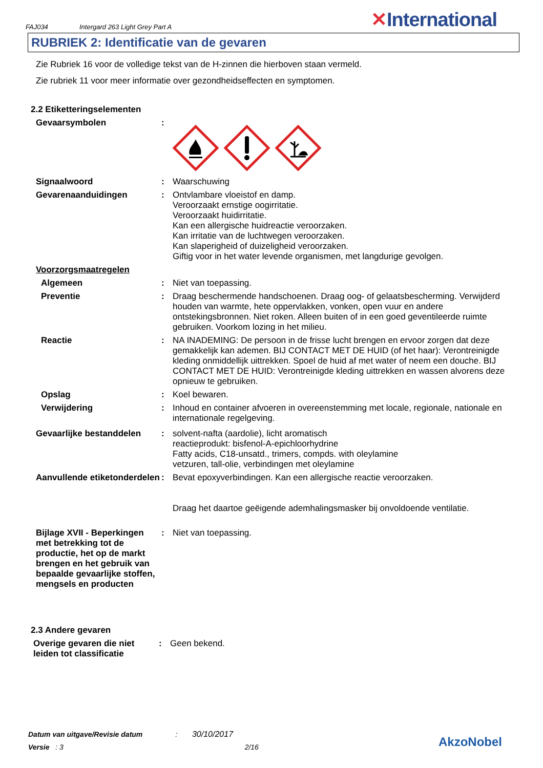FAJ034 Intergard 263 Light Grey Part A ✕International
RUBRIEK 2: Identificatie van de gevaren
Zie Rubriek 16 voor de volledige tekst van de H-zinnen die hierboven staan vermeld.
Zie rubriek 11 voor meer informatie over gezondheidseffecten en symptomen.
2.2 Etiketteringselementen
Gevaarsymbolen :
Signaalwoord : Waarschuwing
Gevarenaanduidingen : Ontvlambare vloeistof en damp.
Veroorzaakt ernstige oogirritatie.
Veroorzaakt huidirritatie.
Kan een allergische huidreactie veroorzaken.
Kan irritatie van de luchtwegen veroorzaken.
Kan slaperigheid of duizeligheid veroorzaken.
Giftig voor in het water levende organismen, met langdurige gevolgen.
Voorzorgsmaatregelen
Algemeen : Niet van toepassing.
Preventie : Draag beschermende handschoenen. Draag oog- of gelaatsbescherming. Verwijderd houden van warmte, hete oppervlakken, vonken, open vuur en andere ontstekingsbronnen. Niet roken. Alleen buiten of in een goed geventileerde ruimte gebruiken. Voorkom lozing in het milieu.
Reactie : NA INADEMING: De persoon in de frisse lucht brengen en ervoor zorgen dat deze gemakkelijk kan ademen. BIJ CONTACT MET DE HUID (of het haar): Verontreinigde kleding onmiddellijk uittrekken. Spoel de huid af met water of neem een douche. BIJ CONTACT MET DE HUID: Verontreinigde kleding uittrekken en wassen alvorens deze opnieuw te gebruiken.
Opslag : Koel bewaren.
Verwijdering : Inhoud en container afvoeren in overeenstemming met locale, regionale, nationale en internationale regelgeving.
Gevaarlijke bestanddelen : solvent-nafta (aardolie), licht aromatisch
reactieprodukt: bisfenol-A-epichloorhydrine
Fatty acids, C18-unsatd., trimers, compds. with oleylamine
vetzuren, tall-olie, verbindingen met oleylamine
Aanvullende etiketonderdelen
: Bevat epoxyverbindingen. Kan een allergische reactie veroorzaken.
Draag het daartoe geëigende ademhalingsmasker bij onvoldoende ventilatie.
Bijlage XVII - Beperkingen met betrekking tot de productie, het op de markt brengen en het gebruik van bepaalde gevaarlijke stoffen, mengsels en producten
: Niet van toepassing.
2.3 Andere gevaren
Overige gevaren die niet leiden tot classificatie
: Geen bekend.
Datum van uitgave/Revisie datum : 30/10/2017
Versie : 3 2/16
AkzoNobel